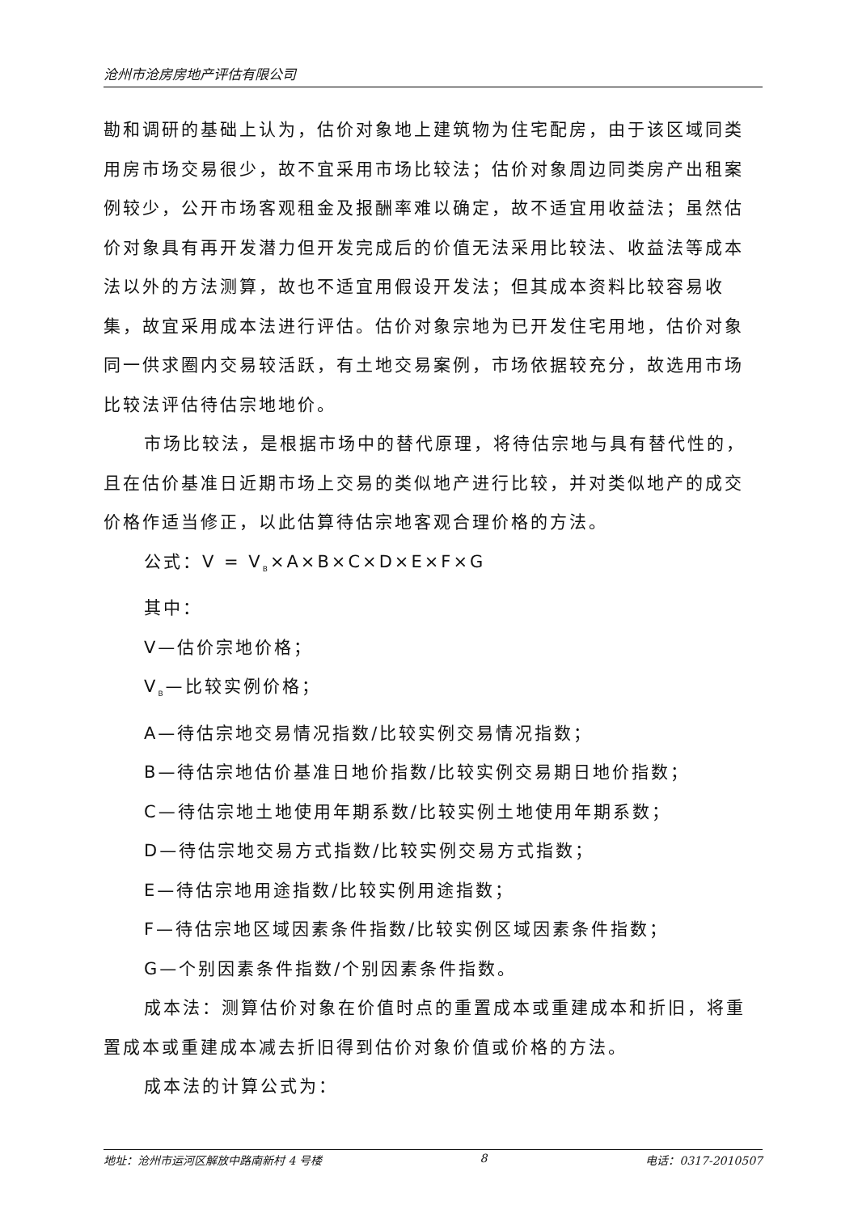沧州市沧房房地产评估有限公司
勘和调研的基础上认为，估价对象地上建筑物为住宅配房，由于该区域同类用房市场交易很少，故不宜采用市场比较法；估价对象周边同类房产出租案例较少，公开市场客观租金及报酬率难以确定，故不适宜用收益法；虽然估价对象具有再开发潜力但开发完成后的价值无法采用比较法、收益法等成本法以外的方法测算，故也不适宜用假设开发法；但其成本资料比较容易收集，故宜采用成本法进行评估。估价对象宗地为已开发住宅用地，估价对象同一供求圈内交易较活跃，有土地交易案例，市场依据较充分，故选用市场比较法评估待估宗地地价。
市场比较法，是根据市场中的替代原理，将待估宗地与具有替代性的，且在估价基准日近期市场上交易的类似地产进行比较，并对类似地产的成交价格作适当修正，以此估算待估宗地客观合理价格的方法。
公式：V = V<sub>B</sub>×A×B×C×D×E×F×G
其中：
V—估价宗地价格；
V<sub>B</sub>—比较实例价格；
A—待估宗地交易情况指数/比较实例交易情况指数；
B—待估宗地估价基准日地价指数/比较实例交易期日地价指数；
C—待估宗地土地使用年期系数/比较实例土地使用年期系数；
D—待估宗地交易方式指数/比较实例交易方式指数；
E—待估宗地用途指数/比较实例用途指数；
F—待估宗地区域因素条件指数/比较实例区域因素条件指数；
G—个别因素条件指数/个别因素条件指数。
成本法：测算估价对象在价值时点的重置成本或重建成本和折旧，将重置成本或重建成本减去折旧得到估价对象价值或价格的方法。
成本法的计算公式为：
地址：沧州市运河区解放中路南新村 4 号楼 8 电话：0317-2010507